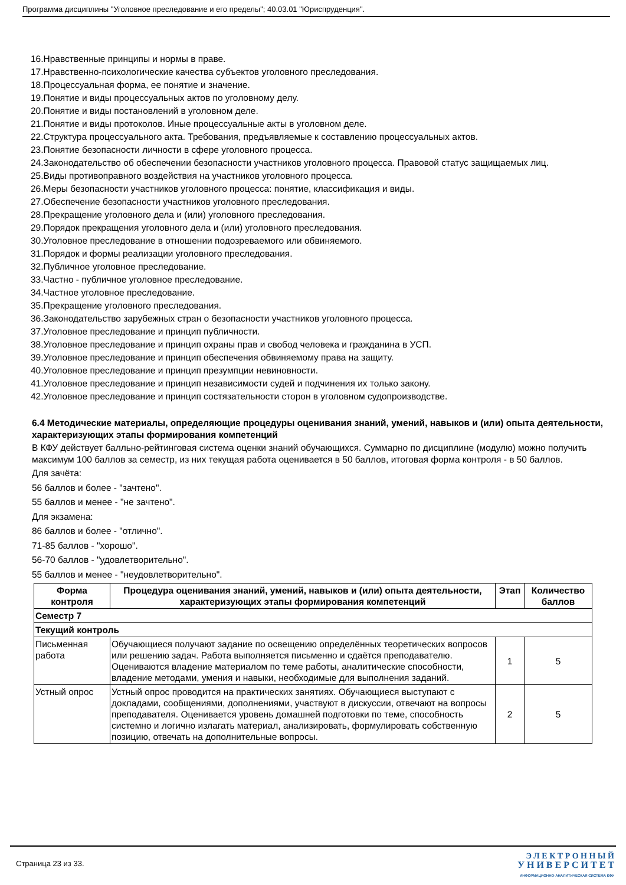Программа дисциплины "Уголовное преследование и его пределы"; 40.03.01 "Юриспруденция".
16.Нравственные принципы и нормы в праве.
17.Нравственно-психологические качества субъектов уголовного преследования.
18.Процессуальная форма, ее понятие и значение.
19.Понятие и виды процессуальных актов по уголовному делу.
20.Понятие и виды постановлений в уголовном деле.
21.Понятие и виды протоколов. Иные процессуальные акты в уголовном деле.
22.Структура процессуального акта. Требования, предъявляемые к составлению процессуальных актов.
23.Понятие безопасности личности в сфере уголовного процесса.
24.Законодательство об обеспечении безопасности участников уголовного процесса. Правовой статус защищаемых лиц.
25.Виды противоправного воздействия на участников уголовного процесса.
26.Меры безопасности участников уголовного процесса: понятие, классификация и виды.
27.Обеспечение безопасности участников уголовного преследования.
28.Прекращение уголовного дела и (или) уголовного преследования.
29.Порядок прекращения уголовного дела и (или) уголовного преследования.
30.Уголовное преследование в отношении подозреваемого или обвиняемого.
31.Порядок и формы реализации уголовного преследования.
32.Публичное уголовное преследование.
33.Частно - публичное уголовное преследование.
34.Частное уголовное преследование.
35.Прекращение уголовного преследования.
36.Законодательство зарубежных стран о безопасности участников уголовного процесса.
37.Уголовное преследование и принцип публичности.
38.Уголовное преследование и принцип охраны прав и свобод человека и гражданина в УСП.
39.Уголовное преследование и принцип обеспечения обвиняемому права на защиту.
40.Уголовное преследование и принцип презумпции невиновности.
41.Уголовное преследование и принцип независимости судей и подчинения их только закону.
42.Уголовное преследование и принцип состязательности сторон в уголовном судопроизводстве.
6.4 Методические материалы, определяющие процедуры оценивания знаний, умений, навыков и (или) опыта деятельности, характеризующих этапы формирования компетенций
В КФУ действует балльно-рейтинговая система оценки знаний обучающихся. Суммарно по дисциплине (модулю) можно получить максимум 100 баллов за семестр, из них текущая работа оценивается в 50 баллов, итоговая форма контроля - в 50 баллов.
Для зачёта:
56 баллов и более - "зачтено".
55 баллов и менее - "не зачтено".
Для экзамена:
86 баллов и более - "отлично".
71-85 баллов - "хорошо".
56-70 баллов - "удовлетворительно".
55 баллов и менее - "неудовлетворительно".
| Форма контроля | Процедура оценивания знаний, умений, навыков и (или) опыта деятельности, характеризующих этапы формирования компетенций | Этап | Количество баллов |
| --- | --- | --- | --- |
| Семестр 7 | | | |
| Текущий контроль | | | |
| Письменная работа | Обучающиеся получают задание по освещению определённых теоретических вопросов или решению задач. Работа выполняется письменно и сдаётся преподавателю. Оцениваются владение материалом по теме работы, аналитические способности, владение методами, умения и навыки, необходимые для выполнения заданий. | 1 | 5 |
| Устный опрос | Устный опрос проводится на практических занятиях. Обучающиеся выступают с докладами, сообщениями, дополнениями, участвуют в дискуссии, отвечают на вопросы преподавателя. Оценивается уровень домашней подготовки по теме, способность системно и логично излагать материал, анализировать, формулировать собственную позицию, отвечать на дополнительные вопросы. | 2 | 5 |
Страница 23 из 33.
Э Л Е К Т Р О Н Н Ы Й
У Н И В Е Р С И Т Е Т
ИНФОРМАЦИОННО-АНАЛИТИЧЕСКАЯ СИСТЕМА КФУ